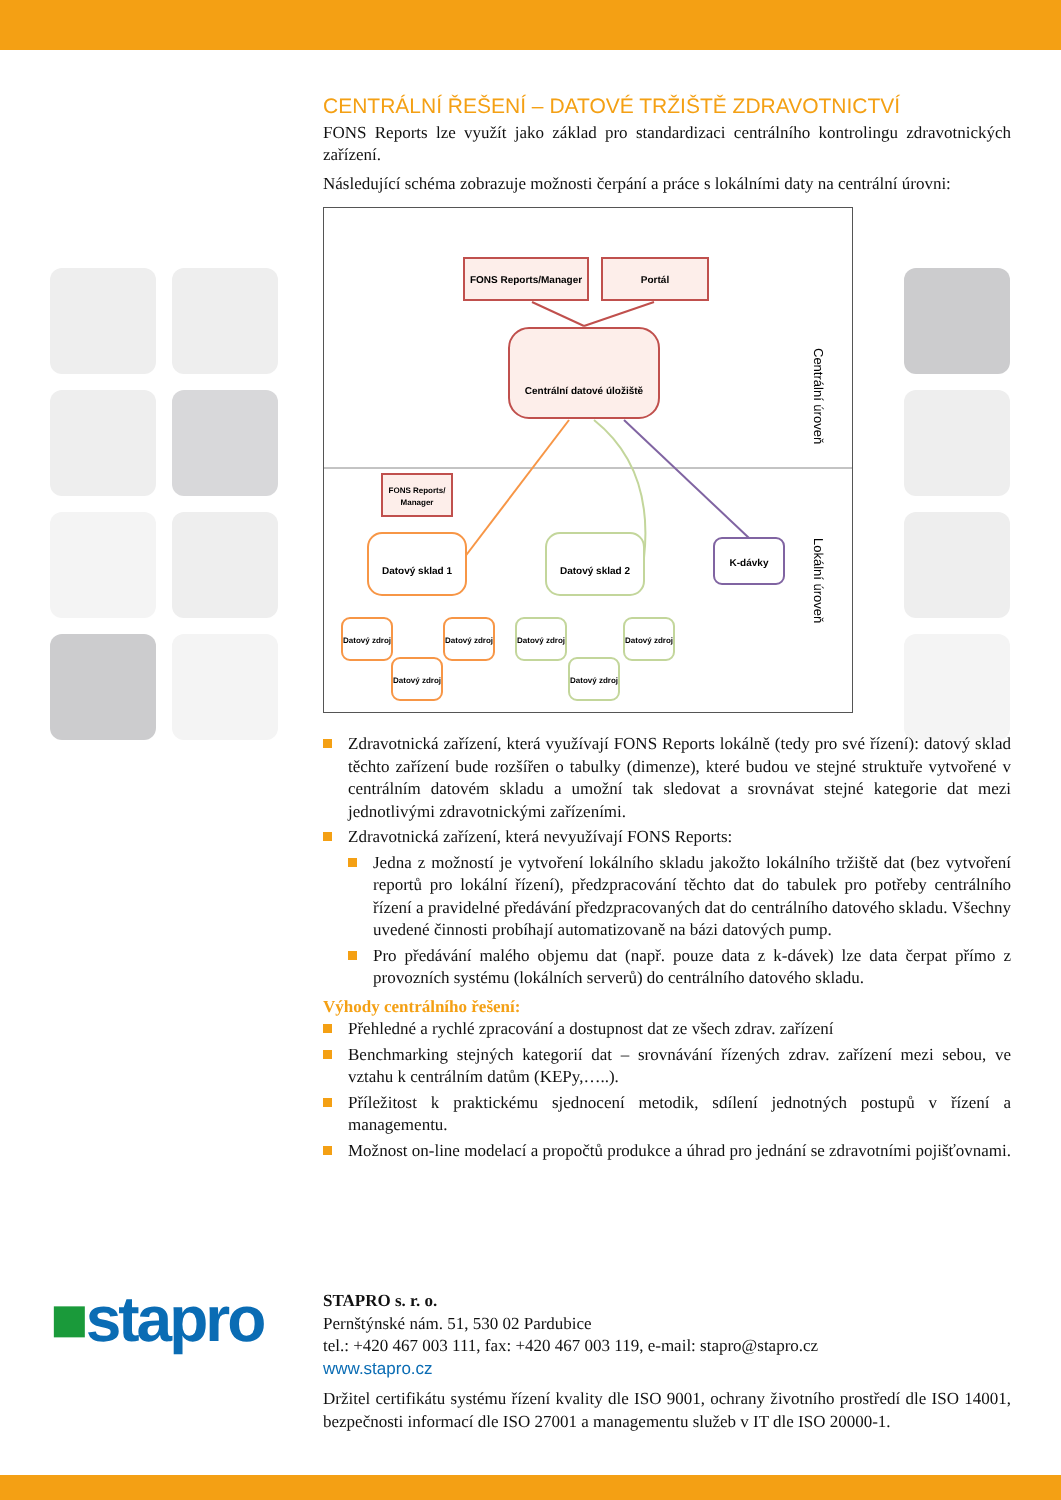CENTRÁLNÍ ŘEŠENÍ – DATOVÉ TRŽIŠTĚ ZDRAVOTNICTVÍ
FONS Reports lze využít jako základ pro standardizaci centrálního kontrolingu zdravotnických zařízení.
Následující schéma zobrazuje možnosti čerpání a práce s lokálními daty na centrální úrovni:
FONS Reports/Manager
Portál
Centrální datové úložiště
Centrální úroveň
Lokální úroveň
FONS Reports/
Manager
Datový sklad 1
Datový sklad 2
K-dávky
Datový zdroj
Datový zdroj
Datový zdroj
Datový zdroj
Datový zdroj
Datový zdroj
Zdravotnická zařízení, která využívají FONS Reports lokálně (tedy pro své řízení): datový sklad těchto zařízení bude rozšířen o tabulky (dimenze), které budou ve stejné struktuře vytvořené v centrálním datovém skladu a umožní tak sledovat a srovnávat stejné kategorie dat mezi jednotlivými zdravotnickými zařízeními.
Zdravotnická zařízení, která nevyužívají FONS Reports:
Jedna z možností je vytvoření lokálního skladu jakožto lokálního tržiště dat (bez vytvoření reportů pro lokální řízení), předzpracování těchto dat do tabulek pro potřeby centrálního řízení a pravidelné předávání předzpracovaných dat do centrálního datového skladu. Všechny uvedené činnosti probíhají automatizovaně na bázi datových pump.
Pro předávání malého objemu dat (např. pouze data z k-dávek) lze data čerpat přímo z provozních systému (lokálních serverů) do centrálního datového skladu.
Výhody centrálního řešení:
Přehledné a rychlé zpracování a dostupnost dat ze všech zdrav. zařízení
Benchmarking stejných kategorií dat – srovnávání řízených zdrav. zařízení mezi sebou, ve vztahu k centrálním datům (KEPy,…..).
Příležitost k praktickému sjednocení metodik, sdílení jednotných postupů v řízení a managementu.
Možnost on-line modelací a propočtů produkce a úhrad pro jednání se zdravotními pojišťovnami.
■stapro
STAPRO s. r. o.
Pernštýnské nám. 51, 530 02 Pardubice
tel.: +420 467 003 111, fax: +420 467 003 119, e-mail: stapro@stapro.cz
www.stapro.cz
Držitel certifikátu systému řízení kvality dle ISO 9001, ochrany životního prostředí dle ISO 14001, bezpečnosti informací dle ISO 27001 a managementu služeb v IT dle ISO 20000-1.